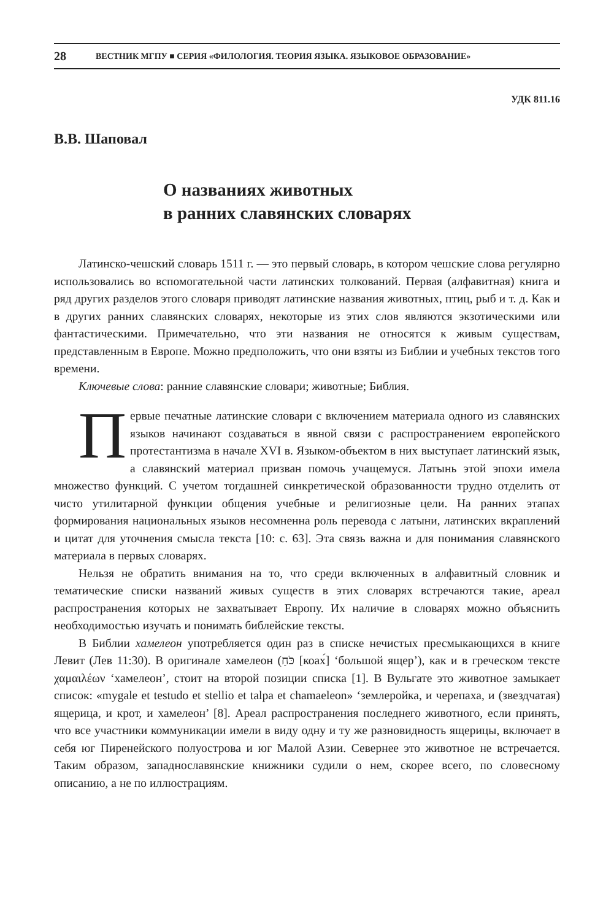28 ВЕСТНИК МГПУ ■ СЕРИЯ «ФИЛОЛОГИЯ. ТЕОРИЯ ЯЗЫКА. ЯЗЫКОВОЕ ОБРАЗОВАНИЕ»
УДК 811.16
В.В. Шаповал
О названиях животных
в ранних славянских словарях
Латинско-чешский словарь 1511 г. — это первый словарь, в котором чешские слова регулярно использовались во вспомогательной части латинских толкований. Первая (алфавитная) книга и ряд других разделов этого словаря приводят латинские названия животных, птиц, рыб и т. д. Как и в других ранних славянских словарях, некоторые из этих слов являются экзотическими или фантастическими. Примечательно, что эти названия не относятся к живым существам, представленным в Европе. Можно предположить, что они взяты из Библии и учебных текстов того времени.
Ключевые слова: ранние славянские словари; животные; Библия.
Первые печатные латинские словари с включением материала одного из славянских языков начинают создаваться в явной связи с распространением европейского протестантизма в начале XVI в. Языком-объектом в них выступает латинский язык, а славянский материал призван помочь учащемуся. Латынь этой эпохи имела множество функций. С учетом тогдашней синкретической образованности трудно отделить от чисто утилитарной функции общения учебные и религиозные цели. На ранних этапах формирования национальных языков несомненна роль перевода с латыни, латинских вкраплений и цитат для уточнения смысла текста [10: с. 63]. Эта связь важна и для понимания славянского материала в первых словарях.
Нельзя не обратить внимания на то, что среди включенных в алфавитный словник и тематические списки названий живых существ в этих словарях встречаются такие, ареал распространения которых не захватывает Европу. Их наличие в словарях можно объяснить необходимостью изучать и понимать библейские тексты.
В Библии хамелеон употребляется один раз в списке нечистых пресмыкающихся в книге Левит (Лев 11:30). В оригинале хамелеон (כֹּחַ [коах́] ‘большой ящер’), как и в греческом тексте χαμαιλέων ‘хамелеон’, стоит на второй позиции списка [1]. В Вульгате это животное замыкает список: «mygale et testudo et stellio et talpa et chamaeleon» ‘землеройка, и черепаха, и (звездчатая) ящерица, и крот, и хамелеон’ [8]. Ареал распространения последнего животного, если принять, что все участники коммуникации имели в виду одну и ту же разновидность ящерицы, включает в себя юг Пиренейского полуострова и юг Малой Азии. Севернее это животное не встречается. Таким образом, западнославянские книжники судили о нем, скорее всего, по словесному описанию, а не по иллюстрациям.